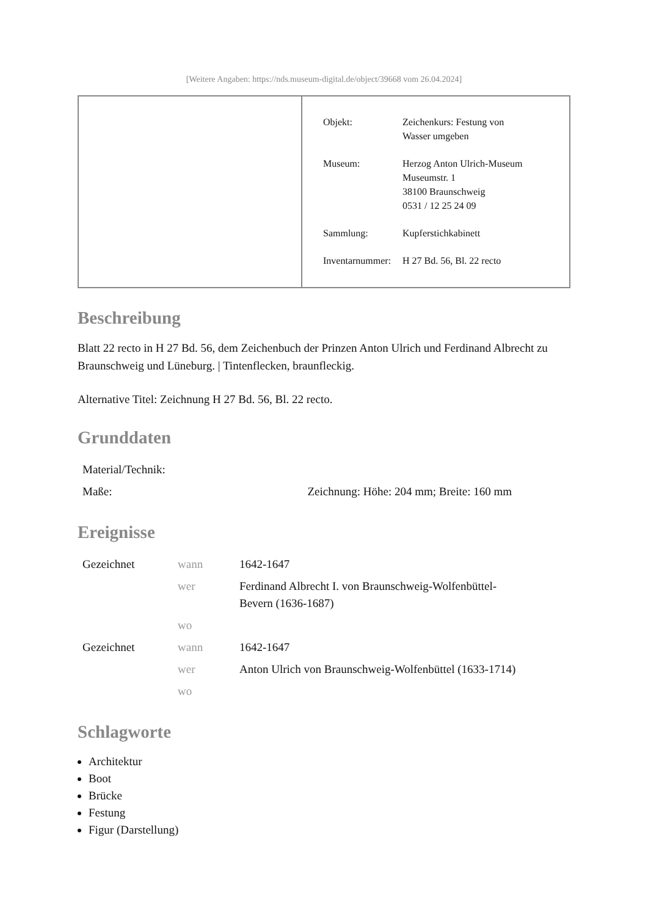[Weitere Angaben: https://nds.museum-digital.de/object/39668 vom 26.04.2024]
| Objekt: | Zeichenkurs: Festung von Wasser umgeben |
| Museum: | Herzog Anton Ulrich-Museum Museumstr. 1 38100 Braunschweig 0531 / 12 25 24 09 |
| Sammlung: | Kupferstichkabinett |
| Inventarnummer: | H 27 Bd. 56, Bl. 22 recto |
Beschreibung
Blatt 22 recto in H 27 Bd. 56, dem Zeichenbuch der Prinzen Anton Ulrich und Ferdinand Albrecht zu Braunschweig und Lüneburg. | Tintenflecken, braunfleckig.
Alternative Titel: Zeichnung H 27 Bd. 56, Bl. 22 recto.
Grunddaten
| Material/Technik: | |
| Maße: | Zeichnung: Höhe: 204 mm; Breite: 160 mm |
Ereignisse
| Gezeichnet | wann | 1642-1647 |
| | wer | Ferdinand Albrecht I. von Braunschweig-Wolfenbüttel- Bevern (1636-1687) |
| | wo | |
| Gezeichnet | wann | 1642-1647 |
| | wer | Anton Ulrich von Braunschweig-Wolfenbüttel (1633-1714) |
| | wo | |
Schlagworte
Architektur
Boot
Brücke
Festung
Figur (Darstellung)